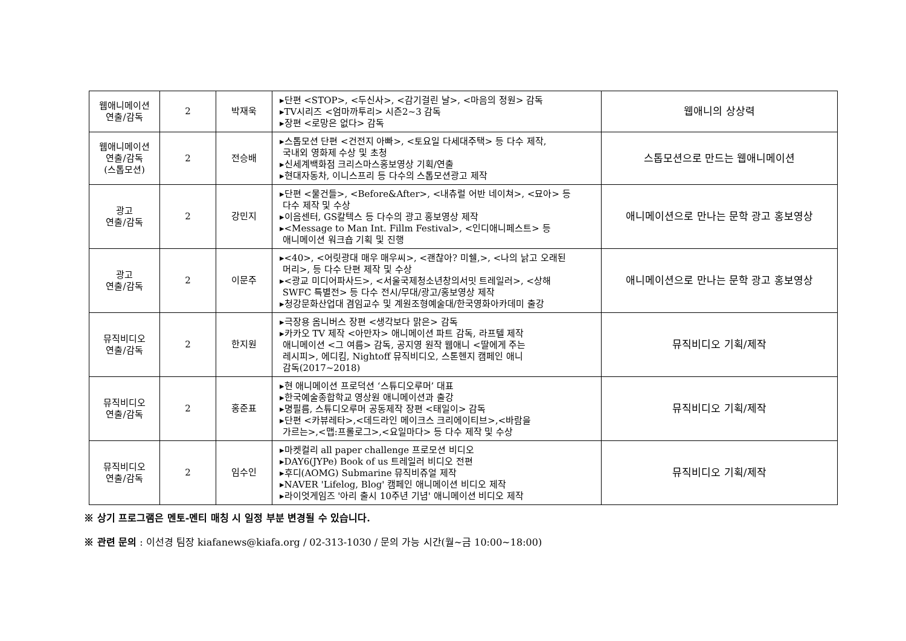| 웹애니메이션 연출/감독 | 2 | 박재욱 | ▸단편 <STOP>, <두신사>, <감기걸린 날>, <마음의 정원> 감독 ▸TV시리즈 <엄마까투리> 시즌2~3 감독 ▸장편 <로망은 없다> 감독 | 웹애니의 상상력 |
| 웹애니메이션 연출/감독 (스톱모션) | 2 | 전승배 | ▸스톱모션 단편 <건전지 아빠>, <토요일 다세대주택> 등 다수 제작, 국내외 영화제 수상 및 초청 ▸신세계백화점 크리스마스홍보영상 기획/연출 ▸현대자동차, 이니스프리 등 다수의 스톱모션광고 제작 | 스톱모션으로 만드는 웹애니메이션 |
| 광고 연출/감독 | 2 | 강민지 | ▸단편 <물건들>, <Before&After>, <내츄럴 어반 네이쳐>, <묘아> 등 다수 제작 및 수상 ▸이음센터, GS칼텍스 등 다수의 광고 홍보영상 제작 ▸<Message to Man Int. Fillm Festival>, <인디애니페스트> 등 애니메이션 워크숍 기획 및 진행 | 애니메이션으로 만나는 문학 광고 홍보영상 |
| 광고 연출/감독 | 2 | 이문주 | ▸<40>, <어릿광대 매우 매우씨>, <괜찮아? 미쉘,>, <나의 낡고 오래된 머리>, 등 다수 단편 제작 및 수상 ▸<광교 미디어파사드>, <서울국제청소년창의서밋 트레일러>, <상해 SWFC 특별전> 등 다수 전시/무대/광고/홍보영상 제작 ▸청강문화산업대 겸임교수 및 계원조형예술대/한국영화아카데미 출강 | 애니메이션으로 만나는 문학 광고 홍보영상 |
| 뮤직비디오 연출/감독 | 2 | 한지원 | ▸극장용 옴니버스 장편 <생각보다 맑은> 감독 ▸카카오 TV 제작 <아만자> 애니메이션 파트 감독, 라프텔 제작 애니메이션 <그 여름> 감독, 공지영 원작 웹애니 <딸에게 주는 레시피>, 에디킴, Nightoff 뮤직비디오, 스톤헨지 캠페인 애니 감독(2017~2018) | 뮤직비디오 기획/제작 |
| 뮤직비디오 연출/감독 | 2 | 홍준표 | ▸현 애니메이션 프로덕션 ‘스튜디오루머’ 대표 ▸한국예술종합학교 영상원 애니메이션과 출강 ▸명필름, 스튜디오루머 공동제작 장편 <태일이> 감독 ▸단편 <카뷰레타>,<데드라인 메이크스 크리에이티브>,<바람을 가르는>,<맵:프롤로그>,<요일마다> 등 다수 제작 및 수상 | 뮤직비디오 기획/제작 |
| 뮤직비디오 연출/감독 | 2 | 임수인 | ▸마켓컬리 all paper challenge 프로모션 비디오 ▸DAY6(JYPe) Book of us 트레일러 비디오 전편 ▸후디(AOMG) Submarine 뮤직비쥬얼 제작 ▸NAVER 'Lifelog, Blog' 캠페인 애니메이션 비디오 제작 ▸라이엇게임즈 '아리 출시 10주년 기념' 애니메이션 비디오 제작 | 뮤직비디오 기획/제작 |
※ 상기 프로그램은 멘토-멘티 매칭 시 일정 부분 변경될 수 있습니다.
※ 관련 문의 : 이선경 팀장 kiafanews@kiafa.org / 02-313-1030 / 문의 가능 시간(월~금 10:00~18:00)